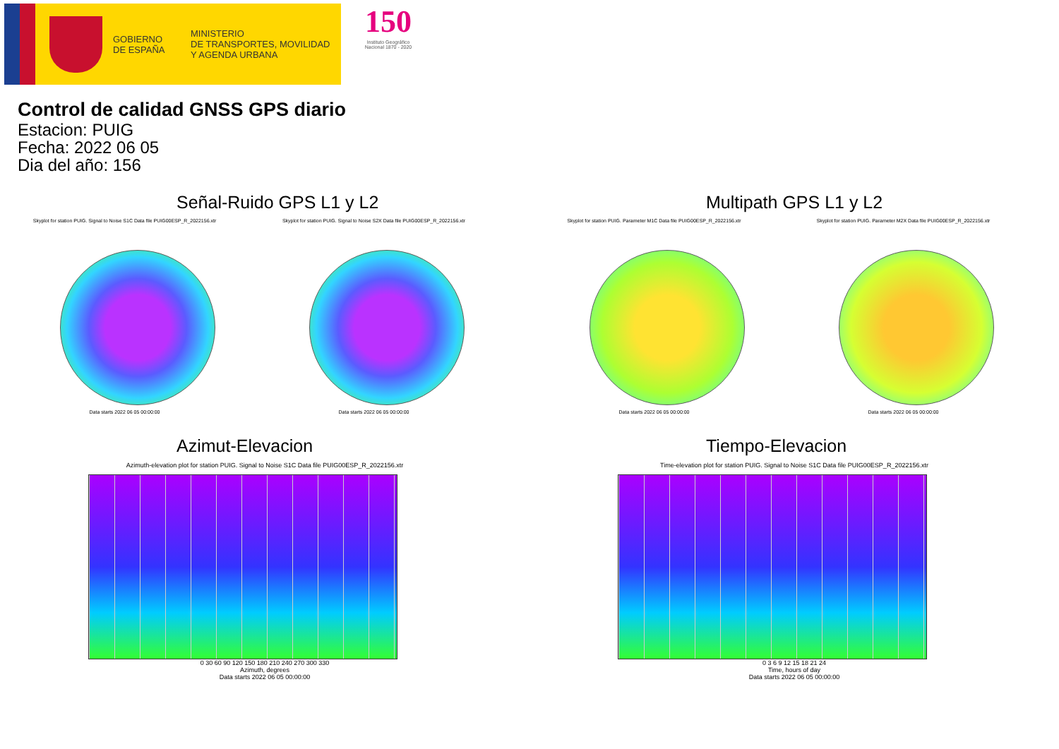GOBIERNO
DE ESPAÑA
MINISTERIO
DE TRANSPORTES, MOVILIDAD
Y AGENDA URBANA
150
Instituto Geográfico Nacional 1870 - 2020
Control de calidad GNSS GPS diario
Estacion: PUIG
Fecha: 2022 06 05
Dia del año: 156
Señal-Ruido GPS L1 y L2
Skyplot for station PUIG. Signal to Noise S1C Data file PUIG00ESP_R_2022156.xtr
Data starts 2022 06 05 00:00:00
Skyplot for station PUIG. Signal to Noise S2X Data file PUIG00ESP_R_2022156.xtr
Data starts 2022 06 05 00:00:00
Multipath GPS L1 y L2
Skyplot for station PUIG. Parameter M1C Data file PUIG00ESP_R_2022156.xtr
Data starts 2022 06 05 00:00:00
Skyplot for station PUIG. Parameter M2X Data file PUIG00ESP_R_2022156.xtr
Data starts 2022 06 05 00:00:00
Azimut-Elevacion
Azimuth-elevation plot for station PUIG. Signal to Noise S1C Data file PUIG00ESP_R_2022156.xtr
0 30 60 90 120 150 180 210 240 270 300 330
Azimuth, degrees
Data starts 2022 06 05 00:00:00
Tiempo-Elevacion
Time-elevation plot for station PUIG. Signal to Noise S1C Data file PUIG00ESP_R_2022156.xtr
0 3 6 9 12 15 18 21 24
Time, hours of day
Data starts 2022 06 05 00:00:00